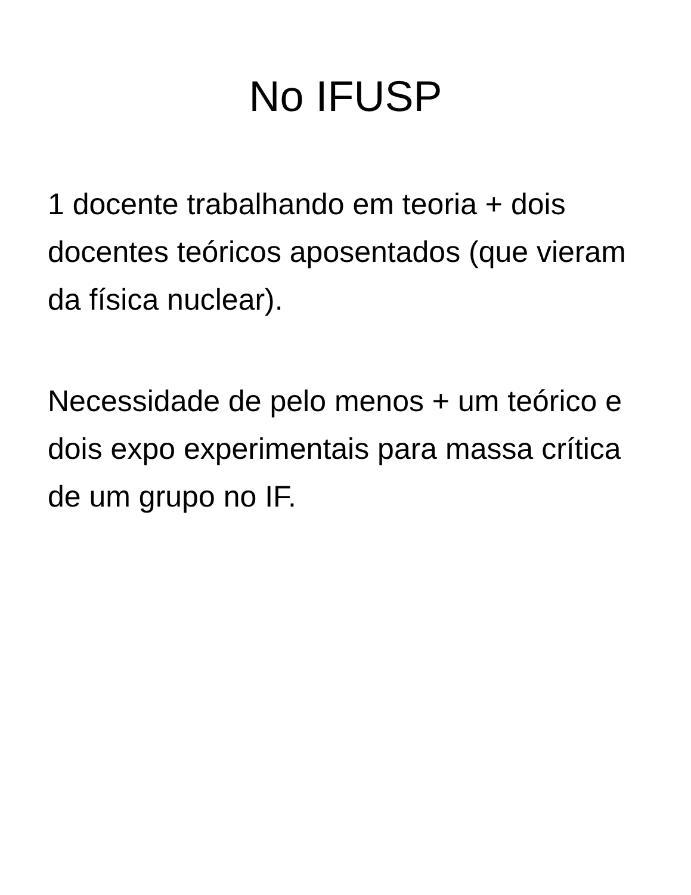No IFUSP
1 docente trabalhando em teoria + dois docentes teóricos aposentados (que vieram da física nuclear).
Necessidade de pelo menos + um teórico e dois expo experimentais para massa crítica de um grupo no IF.